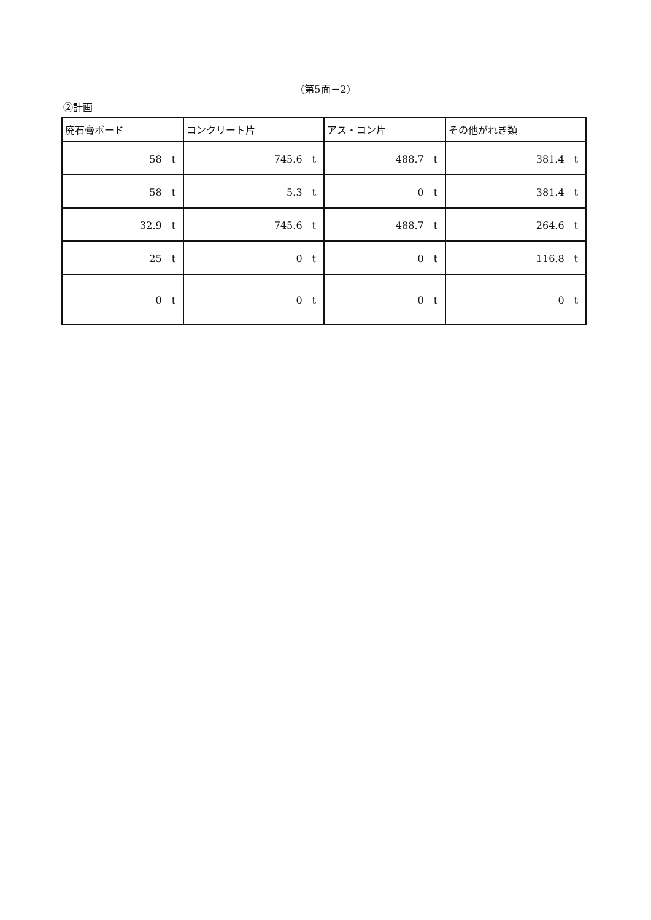(第5面－2)
②計画
| 廃石膏ボード | コンクリート片 | アス・コン片 | その他がれき類 |
| --- | --- | --- | --- |
| 58 t | 745.6 t | 488.7 t | 381.4 t |
| 58 t | 5.3 t | 0 t | 381.4 t |
| 32.9 t | 745.6 t | 488.7 t | 264.6 t |
| 25 t | 0 t | 0 t | 116.8 t |
| 0 t | 0 t | 0 t | 0 t |